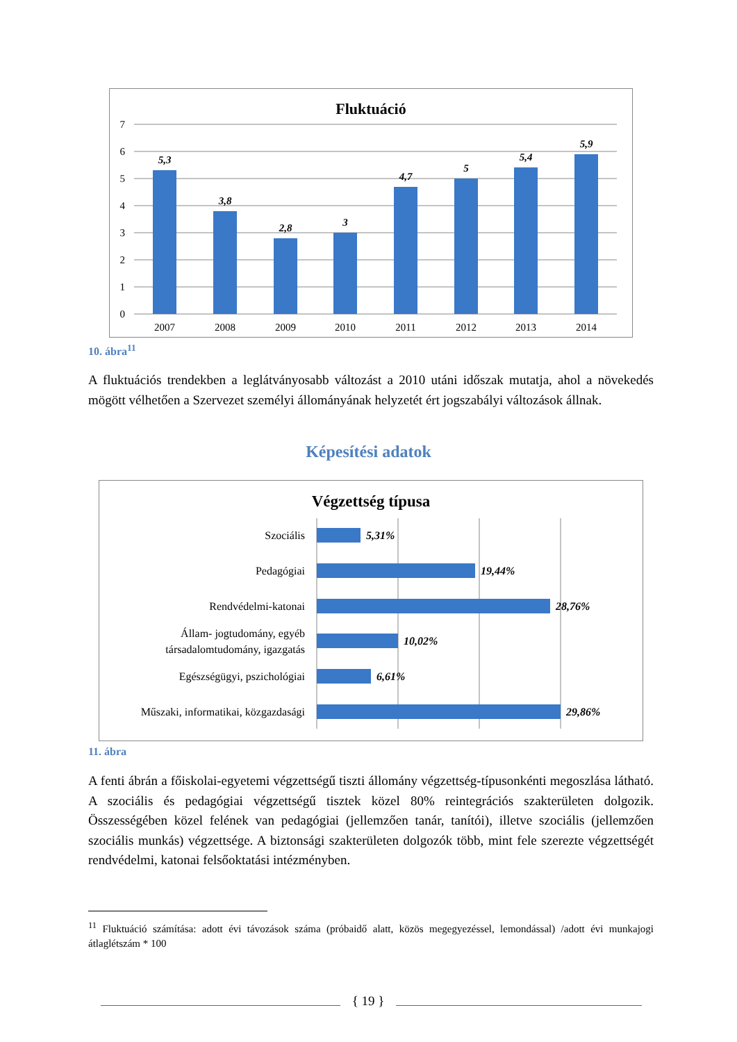Fluktuáció
7
6
5
4
3
2
1
0
5,3
3,8
2,8
3
4,7
5
5,4
5,9
2007
2008
2009
2010
2011
2012
2013
2014
10. ábra<sup>11</sup>
A fluktuációs trendekben a leglátványosabb változást a 2010 utáni időszak mutatja, ahol a növekedés mögött vélhetően a Szervezet személyi állományának helyzetét ért jogszabályi változások állnak.
Képesítési adatok
Végzettség típusa
Szociális
Pedagógiai
Rendvédelmi-katonai
Állam- jogtudomány, egyéb
társadalomtudomány, igazgatás
Egészségügyi, pszichológiai
Műszaki, informatikai, közgazdasági
5,31%
19,44%
28,76%
10,02%
6,61%
29,86%
11. ábra
A fenti ábrán a főiskolai-egyetemi végzettségű tiszti állomány végzettség-típusonkénti megoszlása látható. A szociális és pedagógiai végzettségű tisztek közel 80% reintegrációs szakterületen dolgozik. Összességében közel felének van pedagógiai (jellemzően tanár, tanítói), illetve szociális (jellemzően szociális munkás) végzettsége. A biztonsági szakterületen dolgozók több, mint fele szerezte végzettségét rendvédelmi, katonai felsőoktatási intézményben.
<sup>11</sup> Fluktuáció számítása: adott évi távozások száma (próbaidő alatt, közös megegyezéssel, lemondással) /adott évi munkajogi átlaglétszám * 100
{ 19 }